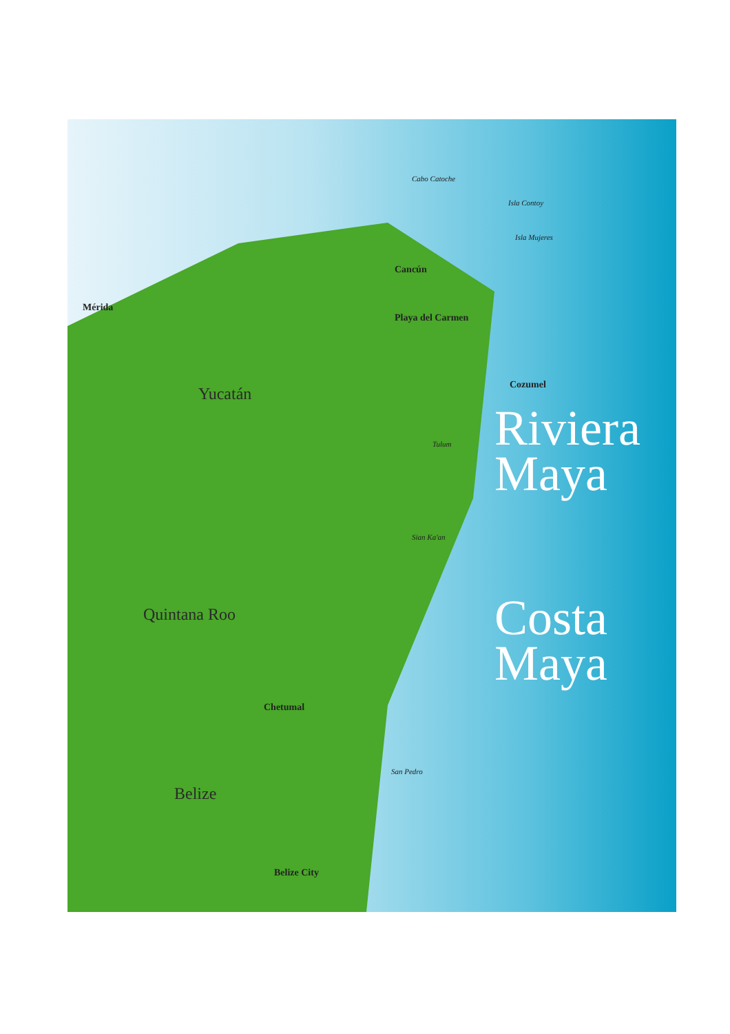Mérida
Yucatán
Quintana Roo
Belize
Cancún
Playa del Carmen
Cozumel
Chetumal
Belize City
Cabo Catoche
Isla Contoy
Isla Mujeres
Tulum
Sian Ka'an
San Pedro
Riviera
Maya
Costa
Maya